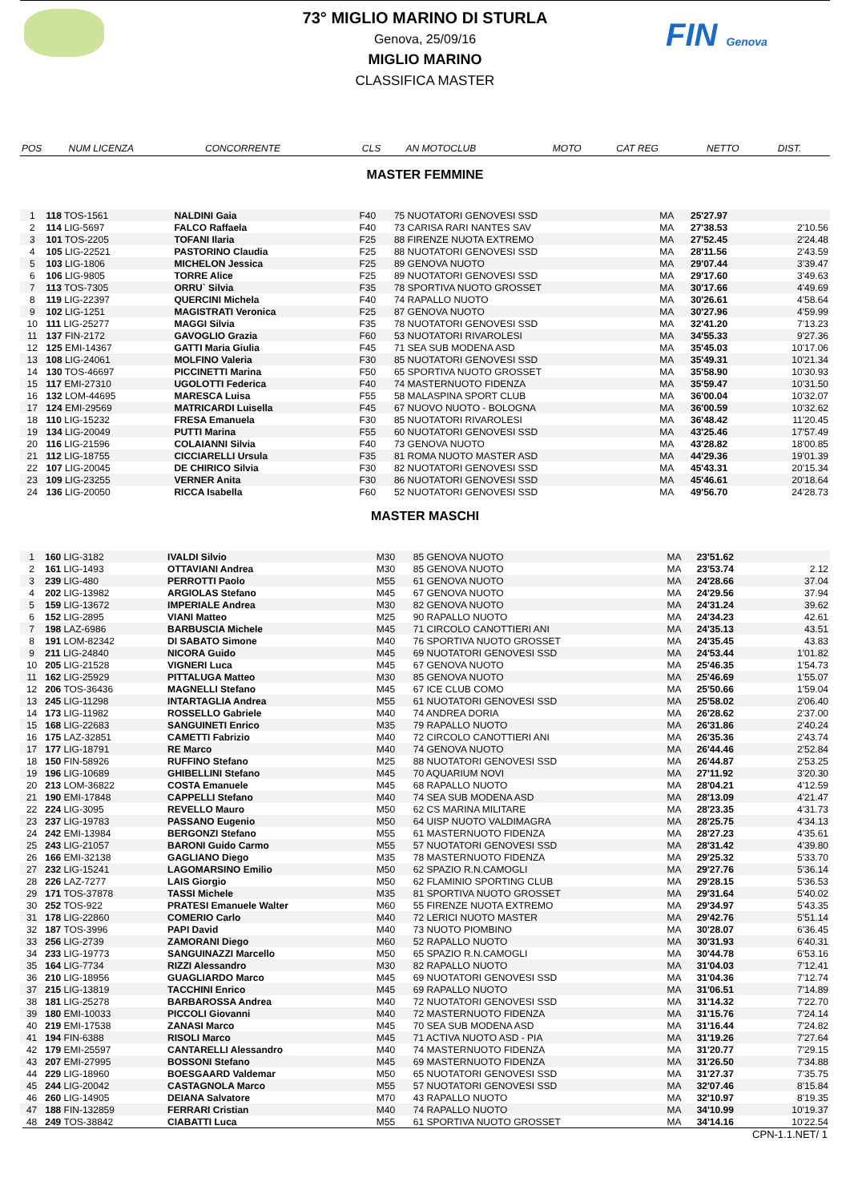FIN Genova
73° MIGLIO MARINO DI STURLA
Genova, 25/09/16
MIGLIO MARINO
CLASSIFICA MASTER
| POS | NUM LICENZA | CONCORRENTE | CLS | AN MOTOCLUB | MOTO | CAT REG | NETTO | DIST. |
| --- | --- | --- | --- | --- | --- | --- | --- | --- |
MASTER FEMMINE
| 1 | 118 TOS-1561 | NALDINI Gaia | F40 | 75 NUOTATORI GENOVESI SSD | MA | 25'27.97 | |
| 2 | 114 LIG-5697 | FALCO Raffaela | F40 | 73 CARISA RARI NANTES SAV | MA | 27'38.53 | 2'10.56 |
| 3 | 101 TOS-2205 | TOFANI Ilaria | F25 | 88 FIRENZE NUOTA EXTREMO | MA | 27'52.45 | 2'24.48 |
| 4 | 105 LIG-22521 | PASTORINO Claudia | F25 | 88 NUOTATORI GENOVESI SSD | MA | 28'11.56 | 2'43.59 |
| 5 | 103 LIG-1806 | MICHELON Jessica | F25 | 89 GENOVA NUOTO | MA | 29'07.44 | 3'39.47 |
| 6 | 106 LIG-9805 | TORRE Alice | F25 | 89 NUOTATORI GENOVESI SSD | MA | 29'17.60 | 3'49.63 |
| 7 | 113 TOS-7305 | ORRU` Silvia | F35 | 78 SPORTIVA NUOTO GROSSET | MA | 30'17.66 | 4'49.69 |
| 8 | 119 LIG-22397 | QUERCINI Michela | F40 | 74 RAPALLO NUOTO | MA | 30'26.61 | 4'58.64 |
| 9 | 102 LIG-1251 | MAGISTRATI Veronica | F25 | 87 GENOVA NUOTO | MA | 30'27.96 | 4'59.99 |
| 10 | 111 LIG-25277 | MAGGI Silvia | F35 | 78 NUOTATORI GENOVESI SSD | MA | 32'41.20 | 7'13.23 |
| 11 | 137 FIN-2172 | GAVOGLIO Grazia | F60 | 53 NUOTATORI RIVAROLESI | MA | 34'55.33 | 9'27.36 |
| 12 | 125 EMI-14367 | GATTI Maria Giulia | F45 | 71 SEA SUB MODENA ASD | MA | 35'45.03 | 10'17.06 |
| 13 | 108 LIG-24061 | MOLFINO Valeria | F30 | 85 NUOTATORI GENOVESI SSD | MA | 35'49.31 | 10'21.34 |
| 14 | 130 TOS-46697 | PICCINETTI Marina | F50 | 65 SPORTIVA NUOTO GROSSET | MA | 35'58.90 | 10'30.93 |
| 15 | 117 EMI-27310 | UGOLOTTI Federica | F40 | 74 MASTERNUOTO FIDENZA | MA | 35'59.47 | 10'31.50 |
| 16 | 132 LOM-44695 | MARESCA Luisa | F55 | 58 MALASPINA SPORT CLUB | MA | 36'00.04 | 10'32.07 |
| 17 | 124 EMI-29569 | MATRICARDI Luisella | F45 | 67 NUOVO NUOTO - BOLOGNA | MA | 36'00.59 | 10'32.62 |
| 18 | 110 LIG-15232 | FRESA Emanuela | F30 | 85 NUOTATORI RIVAROLESI | MA | 36'48.42 | 11'20.45 |
| 19 | 134 LIG-20049 | PUTTI Marina | F55 | 60 NUOTATORI GENOVESI SSD | MA | 43'25.46 | 17'57.49 |
| 20 | 116 LIG-21596 | COLAIANNI Silvia | F40 | 73 GENOVA NUOTO | MA | 43'28.82 | 18'00.85 |
| 21 | 112 LIG-18755 | CICCIARELLI Ursula | F35 | 81 ROMA NUOTO MASTER ASD | MA | 44'29.36 | 19'01.39 |
| 22 | 107 LIG-20045 | DE CHIRICO Silvia | F30 | 82 NUOTATORI GENOVESI SSD | MA | 45'43.31 | 20'15.34 |
| 23 | 109 LIG-23255 | VERNER Anita | F30 | 86 NUOTATORI GENOVESI SSD | MA | 45'46.61 | 20'18.64 |
| 24 | 136 LIG-20050 | RICCA Isabella | F60 | 52 NUOTATORI GENOVESI SSD | MA | 49'56.70 | 24'28.73 |
MASTER MASCHI
| 1 | 160 LIG-3182 | IVALDI Silvio | M30 | 85 GENOVA NUOTO | MA | 23'51.62 | |
| 2 | 161 LIG-1493 | OTTAVIANI Andrea | M30 | 85 GENOVA NUOTO | MA | 23'53.74 | 2.12 |
| 3 | 239 LIG-480 | PERROTTI Paolo | M55 | 61 GENOVA NUOTO | MA | 24'28.66 | 37.04 |
| 4 | 202 LIG-13982 | ARGIOLAS Stefano | M45 | 67 GENOVA NUOTO | MA | 24'29.56 | 37.94 |
| 5 | 159 LIG-13672 | IMPERIALE Andrea | M30 | 82 GENOVA NUOTO | MA | 24'31.24 | 39.62 |
| 6 | 152 LIG-2895 | VIANI Matteo | M25 | 90 RAPALLO NUOTO | MA | 24'34.23 | 42.61 |
| 7 | 198 LAZ-6986 | BARBUSCIA Michele | M45 | 71 CIRCOLO CANOTTIERI ANI | MA | 24'35.13 | 43.51 |
| 8 | 191 LOM-82342 | DI SABATO Simone | M40 | 76 SPORTIVA NUOTO GROSSET | MA | 24'35.45 | 43.83 |
| 9 | 211 LIG-24840 | NICORA Guido | M45 | 69 NUOTATORI GENOVESI SSD | MA | 24'53.44 | 1'01.82 |
| 10 | 205 LIG-21528 | VIGNERI Luca | M45 | 67 GENOVA NUOTO | MA | 25'46.35 | 1'54.73 |
| 11 | 162 LIG-25929 | PITTALUGA Matteo | M30 | 85 GENOVA NUOTO | MA | 25'46.69 | 1'55.07 |
| 12 | 206 TOS-36436 | MAGNELLI Stefano | M45 | 67 ICE CLUB COMO | MA | 25'50.66 | 1'59.04 |
| 13 | 245 LIG-11298 | INTARTAGLIA Andrea | M55 | 61 NUOTATORI GENOVESI SSD | MA | 25'58.02 | 2'06.40 |
| 14 | 173 LIG-11982 | ROSSELLO Gabriele | M40 | 74 ANDREA DORIA | MA | 26'28.62 | 2'37.00 |
| 15 | 168 LIG-22683 | SANGUINETI Enrico | M35 | 79 RAPALLO NUOTO | MA | 26'31.86 | 2'40.24 |
| 16 | 175 LAZ-32851 | CAMETTI Fabrizio | M40 | 72 CIRCOLO CANOTTIERI ANI | MA | 26'35.36 | 2'43.74 |
| 17 | 177 LIG-18791 | RE Marco | M40 | 74 GENOVA NUOTO | MA | 26'44.46 | 2'52.84 |
| 18 | 150 FIN-58926 | RUFFINO Stefano | M25 | 88 NUOTATORI GENOVESI SSD | MA | 26'44.87 | 2'53.25 |
| 19 | 196 LIG-10689 | GHIBELLINI Stefano | M45 | 70 AQUARIUM NOVI | MA | 27'11.92 | 3'20.30 |
| 20 | 213 LOM-36822 | COSTA Emanuele | M45 | 68 RAPALLO NUOTO | MA | 28'04.21 | 4'12.59 |
| 21 | 190 EMI-17848 | CAPPELLI Stefano | M40 | 74 SEA SUB MODENA ASD | MA | 28'13.09 | 4'21.47 |
| 22 | 224 LIG-3095 | REVELLO Mauro | M50 | 62 CS MARINA MILITARE | MA | 28'23.35 | 4'31.73 |
| 23 | 237 LIG-19783 | PASSANO Eugenio | M50 | 64 UISP NUOTO VALDIMAGRA | MA | 28'25.75 | 4'34.13 |
| 24 | 242 EMI-13984 | BERGONZI Stefano | M55 | 61 MASTERNUOTO FIDENZA | MA | 28'27.23 | 4'35.61 |
| 25 | 243 LIG-21057 | BARONI Guido Carmo | M55 | 57 NUOTATORI GENOVESI SSD | MA | 28'31.42 | 4'39.80 |
| 26 | 166 EMI-32138 | GAGLIANO Diego | M35 | 78 MASTERNUOTO FIDENZA | MA | 29'25.32 | 5'33.70 |
| 27 | 232 LIG-15241 | LAGOMARSINO Emilio | M50 | 62 SPAZIO R.N.CAMOGLI | MA | 29'27.76 | 5'36.14 |
| 28 | 226 LAZ-7277 | LAIS Giorgio | M50 | 62 FLAMINIO SPORTING CLUB | MA | 29'28.15 | 5'36.53 |
| 29 | 171 TOS-37878 | TASSI Michele | M35 | 81 SPORTIVA NUOTO GROSSET | MA | 29'31.64 | 5'40.02 |
| 30 | 252 TOS-922 | PRATESI Emanuele Walter | M60 | 55 FIRENZE NUOTA EXTREMO | MA | 29'34.97 | 5'43.35 |
| 31 | 178 LIG-22860 | COMERIO Carlo | M40 | 72 LERICI NUOTO MASTER | MA | 29'42.76 | 5'51.14 |
| 32 | 187 TOS-3996 | PAPI David | M40 | 73 NUOTO PIOMBINO | MA | 30'28.07 | 6'36.45 |
| 33 | 256 LIG-2739 | ZAMORANI Diego | M60 | 52 RAPALLO NUOTO | MA | 30'31.93 | 6'40.31 |
| 34 | 233 LIG-19773 | SANGUINAZZI Marcello | M50 | 65 SPAZIO R.N.CAMOGLI | MA | 30'44.78 | 6'53.16 |
| 35 | 164 LIG-7734 | RIZZI Alessandro | M30 | 82 RAPALLO NUOTO | MA | 31'04.03 | 7'12.41 |
| 36 | 210 LIG-18956 | GUAGLIARDO Marco | M45 | 69 NUOTATORI GENOVESI SSD | MA | 31'04.36 | 7'12.74 |
| 37 | 215 LIG-13819 | TACCHINI Enrico | M45 | 69 RAPALLO NUOTO | MA | 31'06.51 | 7'14.89 |
| 38 | 181 LIG-25278 | BARBAROSSA Andrea | M40 | 72 NUOTATORI GENOVESI SSD | MA | 31'14.32 | 7'22.70 |
| 39 | 180 EMI-10033 | PICCOLI Giovanni | M40 | 72 MASTERNUOTO FIDENZA | MA | 31'15.76 | 7'24.14 |
| 40 | 219 EMI-17538 | ZANASI Marco | M45 | 70 SEA SUB MODENA ASD | MA | 31'16.44 | 7'24.82 |
| 41 | 194 FIN-6388 | RISOLI Marco | M45 | 71 ACTIVA NUOTO ASD - PIA | MA | 31'19.26 | 7'27.64 |
| 42 | 179 EMI-25597 | CANTARELLI Alessandro | M40 | 74 MASTERNUOTO FIDENZA | MA | 31'20.77 | 7'29.15 |
| 43 | 207 EMI-27995 | BOSSONI Stefano | M45 | 69 MASTERNUOTO FIDENZA | MA | 31'26.50 | 7'34.88 |
| 44 | 229 LIG-18960 | BOESGAARD Valdemar | M50 | 65 NUOTATORI GENOVESI SSD | MA | 31'27.37 | 7'35.75 |
| 45 | 244 LIG-20042 | CASTAGNOLA Marco | M55 | 57 NUOTATORI GENOVESI SSD | MA | 32'07.46 | 8'15.84 |
| 46 | 260 LIG-14905 | DEIANA Salvatore | M70 | 43 RAPALLO NUOTO | MA | 32'10.97 | 8'19.35 |
| 47 | 188 FIN-132859 | FERRARI Cristian | M40 | 74 RAPALLO NUOTO | MA | 34'10.99 | 10'19.37 |
| 48 | 249 TOS-38842 | CIABATTI Luca | M55 | 61 SPORTIVA NUOTO GROSSET | MA | 34'14.16 | 10'22.54 |
CPN-1.1.NET/ 1